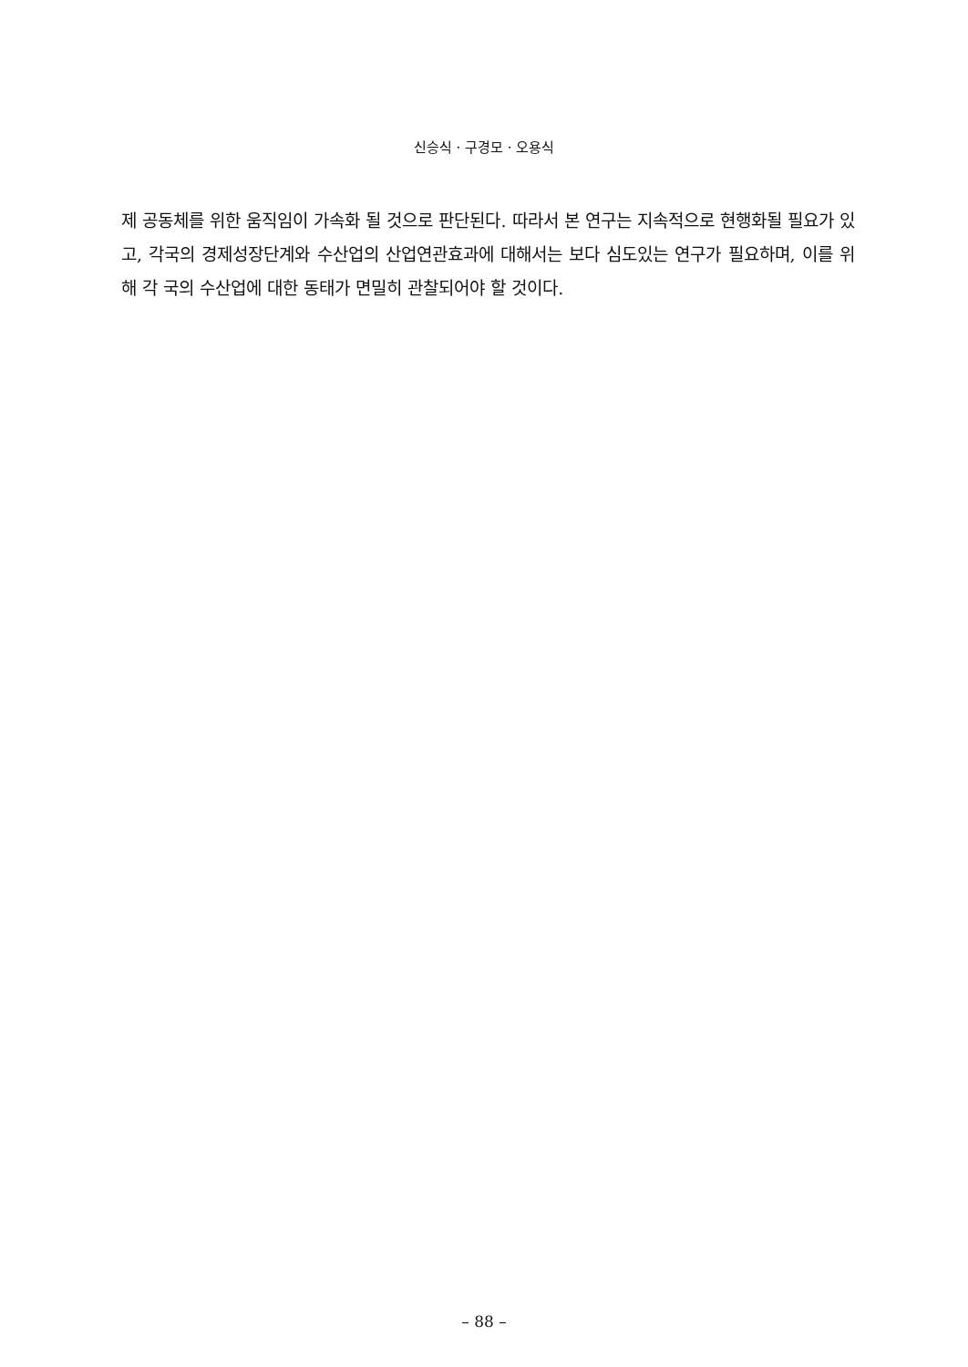신승식 · 구경모 · 오용식
제 공동체를 위한 움직임이 가속화 될 것으로 판단된다. 따라서 본 연구는 지속적으로 현행화될 필요가 있고, 각국의 경제성장단계와 수산업의 산업연관효과에 대해서는 보다 심도있는 연구가 필요하며, 이를 위해 각 국의 수산업에 대한 동태가 면밀히 관찰되어야 할 것이다.
– 88 –